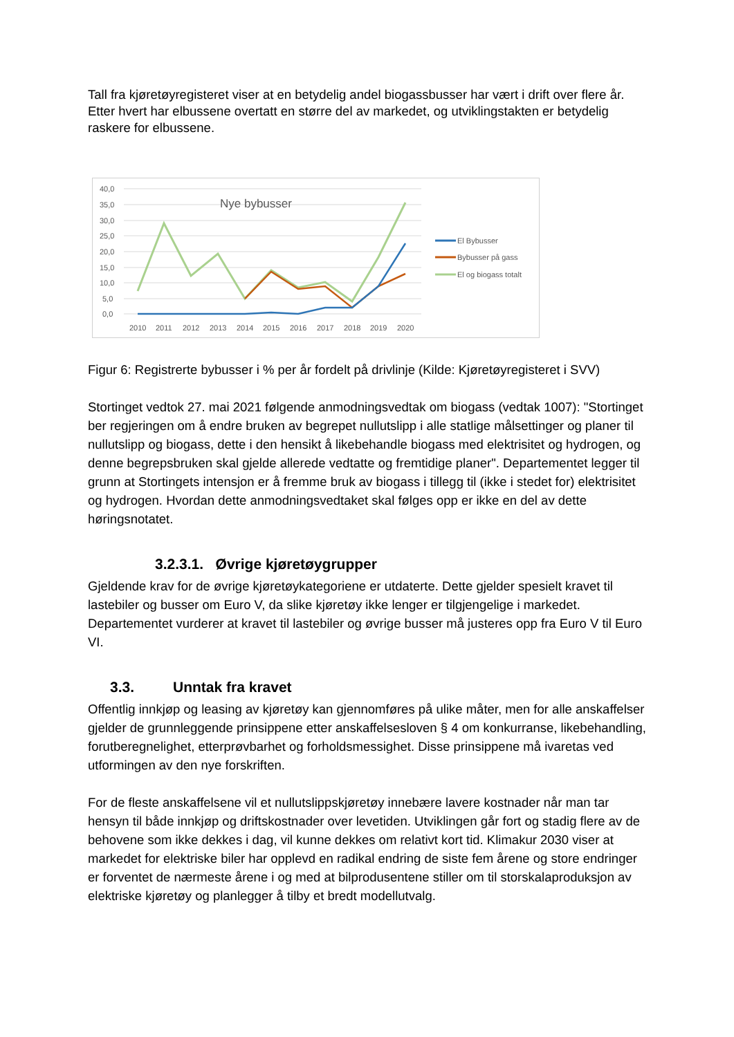Tall fra kjøretøyregisteret viser at en betydelig andel biogassbusser har vært i drift over flere år. Etter hvert har elbussene overtatt en større del av markedet, og utviklingstakten er betydelig raskere for elbussene.
40,0
35,0
30,0
25,0
20,0
15,0
10,0
5,0
0,0
Nye bybusser
2010
2011
2012
2013
2014
2015
2016
2017
2018
2019
2020
El Bybusser
Bybusser på gass
El og biogass totalt
Figur 6: Registrerte bybusser i % per år fordelt på drivlinje (Kilde: Kjøretøyregisteret i SVV)
Stortinget vedtok 27. mai 2021 følgende anmodningsvedtak om biogass (vedtak 1007): "Stortinget ber regjeringen om å endre bruken av begrepet nullutslipp i alle statlige målsettinger og planer til nullutslipp og biogass, dette i den hensikt å likebehandle biogass med elektrisitet og hydrogen, og denne begrepsbruken skal gjelde allerede vedtatte og fremtidige planer". Departementet legger til grunn at Stortingets intensjon er å fremme bruk av biogass i tillegg til (ikke i stedet for) elektrisitet og hydrogen. Hvordan dette anmodningsvedtaket skal følges opp er ikke en del av dette høringsnotatet.
3.2.3.1. Øvrige kjøretøygrupper
Gjeldende krav for de øvrige kjøretøykategoriene er utdaterte. Dette gjelder spesielt kravet til lastebiler og busser om Euro V, da slike kjøretøy ikke lenger er tilgjengelige i markedet. Departementet vurderer at kravet til lastebiler og øvrige busser må justeres opp fra Euro V til Euro VI.
3.3. Unntak fra kravet
Offentlig innkjøp og leasing av kjøretøy kan gjennomføres på ulike måter, men for alle anskaffelser gjelder de grunnleggende prinsippene etter anskaffelsesloven § 4 om konkurranse, likebehandling, forutberegnelighet, etterprøvbarhet og forholdsmessighet. Disse prinsippene må ivaretas ved utformingen av den nye forskriften.
For de fleste anskaffelsene vil et nullutslippskjøretøy innebære lavere kostnader når man tar hensyn til både innkjøp og driftskostnader over levetiden. Utviklingen går fort og stadig flere av de behovene som ikke dekkes i dag, vil kunne dekkes om relativt kort tid. Klimakur 2030 viser at markedet for elektriske biler har opplevd en radikal endring de siste fem årene og store endringer er forventet de nærmeste årene i og med at bilprodusentene stiller om til storskalaproduksjon av elektriske kjøretøy og planlegger å tilby et bredt modellutvalg.